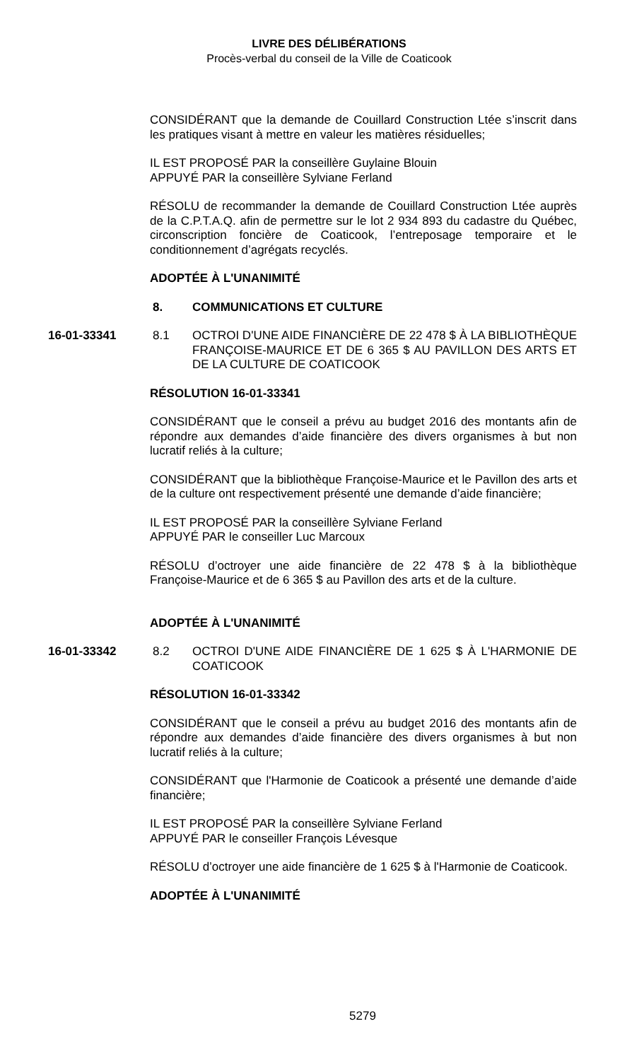LIVRE DES DÉLIBÉRATIONS
Procès-verbal du conseil de la Ville de Coaticook
CONSIDÉRANT que la demande de Couillard Construction Ltée s’inscrit dans les pratiques visant à mettre en valeur les matières résiduelles;
IL EST PROPOSÉ PAR la conseillère Guylaine Blouin
APPUYÉ PAR la conseillère Sylviane Ferland
RÉSOLU de recommander la demande de Couillard Construction Ltée auprès de la C.P.T.A.Q. afin de permettre sur le lot 2 934 893 du cadastre du Québec, circonscription foncière de Coaticook, l’entreposage temporaire et le conditionnement d’agrégats recyclés.
ADOPTÉE À L'UNANIMITÉ
8. COMMUNICATIONS ET CULTURE
16-01-33341 8.1 OCTROI D'UNE AIDE FINANCIÈRE DE 22 478 $ À LA BIBLIOTHÈQUE FRANÇOISE-MAURICE ET DE 6 365 $ AU PAVILLON DES ARTS ET DE LA CULTURE DE COATICOOK
RÉSOLUTION 16-01-33341
CONSIDÉRANT que le conseil a prévu au budget 2016 des montants afin de répondre aux demandes d’aide financière des divers organismes à but non lucratif reliés à la culture;
CONSIDÉRANT que la bibliothèque Françoise-Maurice et le Pavillon des arts et de la culture ont respectivement présenté une demande d’aide financière;
IL EST PROPOSÉ PAR la conseillère Sylviane Ferland
APPUYÉ PAR le conseiller Luc Marcoux
RÉSOLU d’octroyer une aide financière de 22 478 $ à la bibliothèque Françoise-Maurice et de 6 365 $ au Pavillon des arts et de la culture.
ADOPTÉE À L'UNANIMITÉ
16-01-33342 8.2 OCTROI D'UNE AIDE FINANCIÈRE DE 1 625 $ À L'HARMONIE DE COATICOOK
RÉSOLUTION 16-01-33342
CONSIDÉRANT que le conseil a prévu au budget 2016 des montants afin de répondre aux demandes d’aide financière des divers organismes à but non lucratif reliés à la culture;
CONSIDÉRANT que l'Harmonie de Coaticook a présenté une demande d’aide financière;
IL EST PROPOSÉ PAR la conseillère Sylviane Ferland
APPUYÉ PAR le conseiller François Lévesque
RÉSOLU d’octroyer une aide financière de 1 625 $ à l'Harmonie de Coaticook.
ADOPTÉE À L'UNANIMITÉ
5279